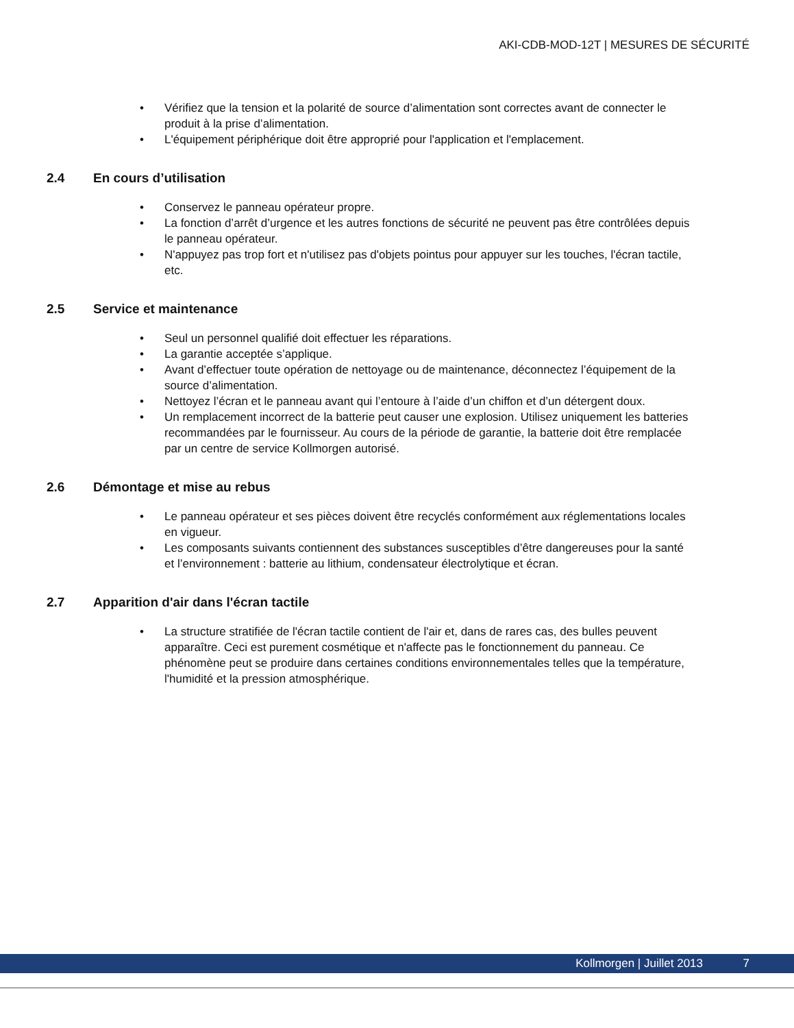AKI-CDB-MOD-12T | MESURES DE SÉCURITÉ
• Vérifiez que la tension et la polarité de source d’alimentation sont correctes avant de connecter le produit à la prise d’alimentation.
• L'équipement périphérique doit être approprié pour l'application et l'emplacement.
2.4 En cours d’utilisation
• Conservez le panneau opérateur propre.
• La fonction d’arrêt d’urgence et les autres fonctions de sécurité ne peuvent pas être contrôlées depuis le panneau opérateur.
• N'appuyez pas trop fort et n'utilisez pas d'objets pointus pour appuyer sur les touches, l'écran tactile, etc.
2.5 Service et maintenance
• Seul un personnel qualifié doit effectuer les réparations.
• La garantie acceptée s’applique.
• Avant d’effectuer toute opération de nettoyage ou de maintenance, déconnectez l’équipement de la source d’alimentation.
• Nettoyez l’écran et le panneau avant qui l’entoure à l’aide d’un chiffon et d’un détergent doux.
• Un remplacement incorrect de la batterie peut causer une explosion. Utilisez uniquement les batteries recommandées par le fournisseur. Au cours de la période de garantie, la batterie doit être remplacée par un centre de service Kollmorgen autorisé.
2.6 Démontage et mise au rebus
• Le panneau opérateur et ses pièces doivent être recyclés conformément aux réglementations locales en vigueur.
• Les composants suivants contiennent des substances susceptibles d’être dangereuses pour la santé et l’environnement : batterie au lithium, condensateur électrolytique et écran.
2.7 Apparition d'air dans l'écran tactile
• La structure stratifiée de l'écran tactile contient de l'air et, dans de rares cas, des bulles peuvent apparaître. Ceci est purement cosmétique et n'affecte pas le fonctionnement du panneau. Ce phénomène peut se produire dans certaines conditions environnementales telles que la température, l'humidité et la pression atmosphérique.
Kollmorgen | Juillet 2013 7